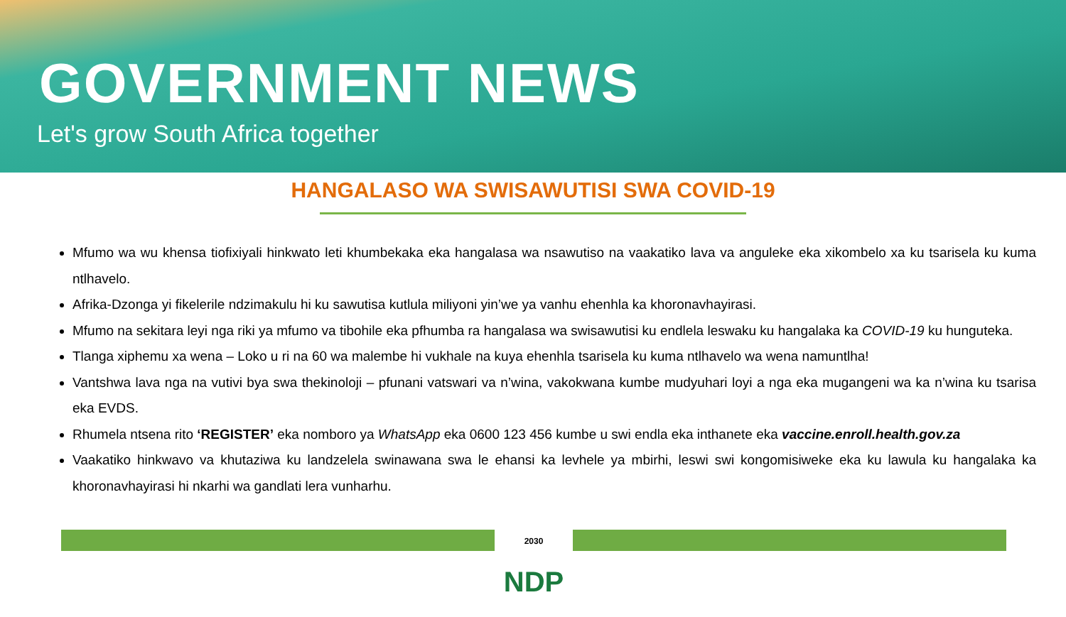GOVERNMENT NEWS
Let's grow South Africa together
HANGALASO WA SWISAWUTISI SWA COVID-19
Mfumo wa wu khensa tiofixiyali hinkwato leti khumbekaka eka hangalasa wa nsawutiso na vaakatiko lava va anguleke eka xikombelo xa ku tsarisela ku kuma ntlhavelo.
Afrika-Dzonga yi fikelerile ndzimakulu hi ku sawutisa kutlula miliyoni yin’we ya vanhu ehenhla ka khoronavhayirasi.
Mfumo na sekitara leyi nga riki ya mfumo va tibohile eka pfhumba ra hangalasa wa swisawutisi ku endlela leswaku ku hangalaka ka COVID-19 ku hunguteka.
Tlanga xiphemu xa wena – Loko u ri na 60 wa malembe hi vukhale na kuya ehenhla tsarisela ku kuma ntlhavelo wa wena namuntlha!
Vantshwa lava nga na vutivi bya swa thekinoloji – pfunani vatswari va n’wina, vakokwana kumbe mudyuhari loyi a nga eka mugangeni wa ka n’wina ku tsarisa eka EVDS.
Rhumela ntsena rito ‘REGISTER’ eka nomboro ya WhatsApp eka 0600 123 456 kumbe u swi endla eka inthanete eka vaccine.enroll.health.gov.za
Vaakatiko hinkwavo va khutaziwa ku landzelela swinawana swa le ehansi ka levhele ya mbirhi, leswi swi kongomisiweke eka ku lawula ku hangalaka ka khoronavhayirasi hi nkarhi wa gandlati lera vunharhu.
2030
NDP